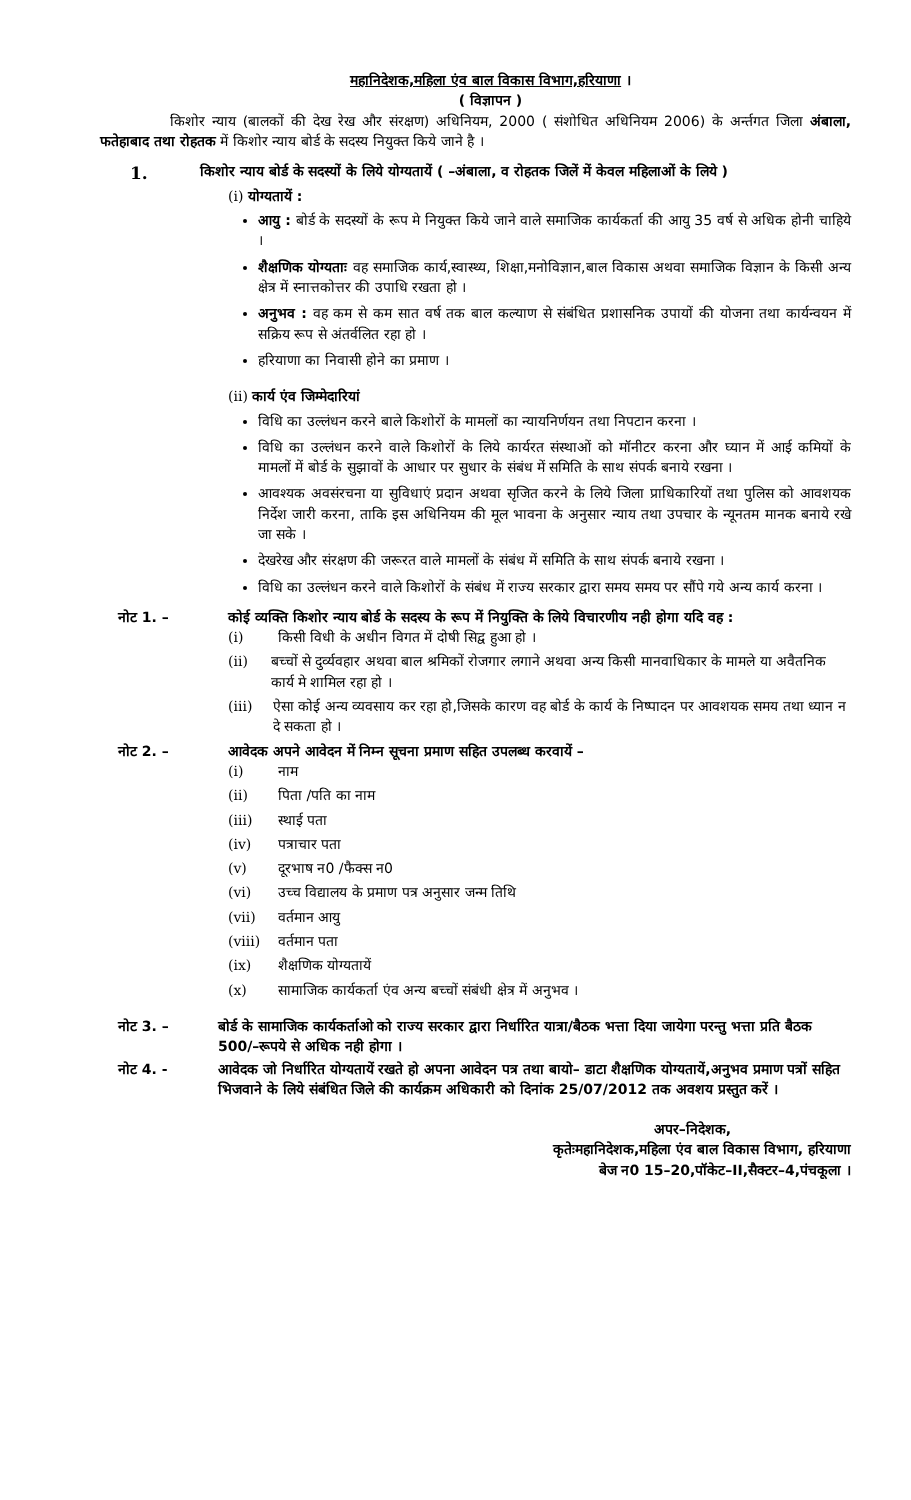महानिदेशक,महिला एंव बाल विकास विभाग,हरियाणा ।
( विज्ञापन )
किशोर न्याय (बालकों की देख रेख और संरक्षण) अधिनियम, 2000 ( संशोधित अधिनियम 2006) के अर्न्तगत जिला अंबाला, फतेहाबाद तथा रोहतक में किशोर न्याय बोर्ड के सदस्य नियुक्त किये जाने है ।
1.
किशोर न्याय बोर्ड के सदस्यों के लिये योग्यतायें ( –अंबाला, व रोहतक जिलें में केवल महिलाओं के लिये )
(i) योग्यतायें :
आयु : बोर्ड के सदस्यों के रूप मे नियुक्त किये जाने वाले समाजिक कार्यकर्ता की आयु 35 वर्ष से अधिक होनी चाहिये ।
शैक्षणिक योग्यताः वह समाजिक कार्य,स्वास्थ्य, शिक्षा,मनोविज्ञान,बाल विकास अथवा समाजिक विज्ञान के किसी अन्य क्षेत्र में स्नात्तकोत्तर की उपाधि रखता हो ।
अनुभव : वह कम से कम सात वर्ष तक बाल कल्याण से संबंधित प्रशासनिक उपायों की योजना तथा कार्यन्वयन में सक्रिय रूप से अंतर्वलित रहा हो ।
हरियाणा का निवासी होने का प्रमाण ।
(ii) कार्य एंव जिम्मेदारियां
विधि का उल्लंधन करने बाले किशोरों के मामलों का न्यायनिर्णयन तथा निपटान करना ।
विधि का उल्लंधन करने वाले किशोरों के लिये कार्यरत संस्थाओं को मॉनीटर करना और घ्यान में आई कमियों के मामलों में बोर्ड के सुझावों के आधार पर सुधार के संबंध में समिति के साथ संपर्क बनाये रखना ।
आवश्यक अवसंरचना या सुविधाएं प्रदान अथवा सृजित करने के लिये जिला प्राधिकारियों तथा पुलिस को आवशयक निर्देश जारी करना, ताकि इस अधिनियम की मूल भावना के अनुसार न्याय तथा उपचार के न्यूनतम मानक बनाये रखे जा सके ।
देखरेख और संरक्षण की जरूरत वाले मामलों के संबंध में समिति के साथ संपर्क बनाये रखना ।
विधि का उल्लंधन करने वाले किशोरों के संबंध में राज्य सरकार द्वारा समय समय पर सौंपे गये अन्य कार्य करना ।
नोट 1. – कोई व्यक्ति किशोर न्याय बोर्ड के सदस्य के रूप में नियुक्ति के लिये विचारणीय नही होगा यदि वह :
(i) किसी विधी के अधीन विगत में दोषी सिद्व हुआ हो ।
(ii) बच्चों से दुर्व्यवहार अथवा बाल श्रमिकों रोजगार लगाने अथवा अन्य किसी मानवाधिकार के मामले या अवैतनिक कार्य मे शामिल रहा हो ।
(iii) ऐसा कोई अन्य व्यवसाय कर रहा हो,जिसके कारण वह बोर्ड के कार्य के निष्पादन पर आवशयक समय तथा ध्यान न दे सकता हो ।
नोट 2. – आवेदक अपने आवेदन में निम्न सूचना प्रमाण सहित उपलब्ध करवायें –
(i) नाम
(ii) पिता /पति का नाम
(iii) स्थाई पता
(iv) पत्राचार पता
(v) दूरभाष न0 /फैक्स न0
(vi) उच्च विद्यालय के प्रमाण पत्र अनुसार जन्म तिथि
(vii) वर्तमान आयु
(viii) वर्तमान पता
(ix) शैक्षणिक योग्यतायें
(x) सामाजिक कार्यकर्ता एंव अन्य बच्चों संबंधी क्षेत्र में अनुभव ।
नोट 3. – बोर्ड के सामाजिक कार्यकर्ताओ को राज्य सरकार द्वारा निर्धारित यात्रा/बैठक भत्ता दिया जायेगा परन्तु भत्ता प्रति बैठक 500/–रूपये से अधिक नही होगा ।
नोट 4. - आवेदक जो निर्धारित योग्यतायें रखते हो अपना आवेदन पत्र तथा बायो– डाटा शैक्षणिक योग्यतायें,अनुभव प्रमाण पत्रों सहित भिजवाने के लिये संबंधित जिले की कार्यक्रम अधिकारी को दिनांक 25/07/2012 तक अवशय प्रस्तुत करें ।
अपर–निदेशक,
कृतेःमहानिदेशक,महिला एंव बाल विकास विभाग, हरियाणा
बेज न0 15–20,पॉकेट–II,सैक्टर–4,पंचकूला ।